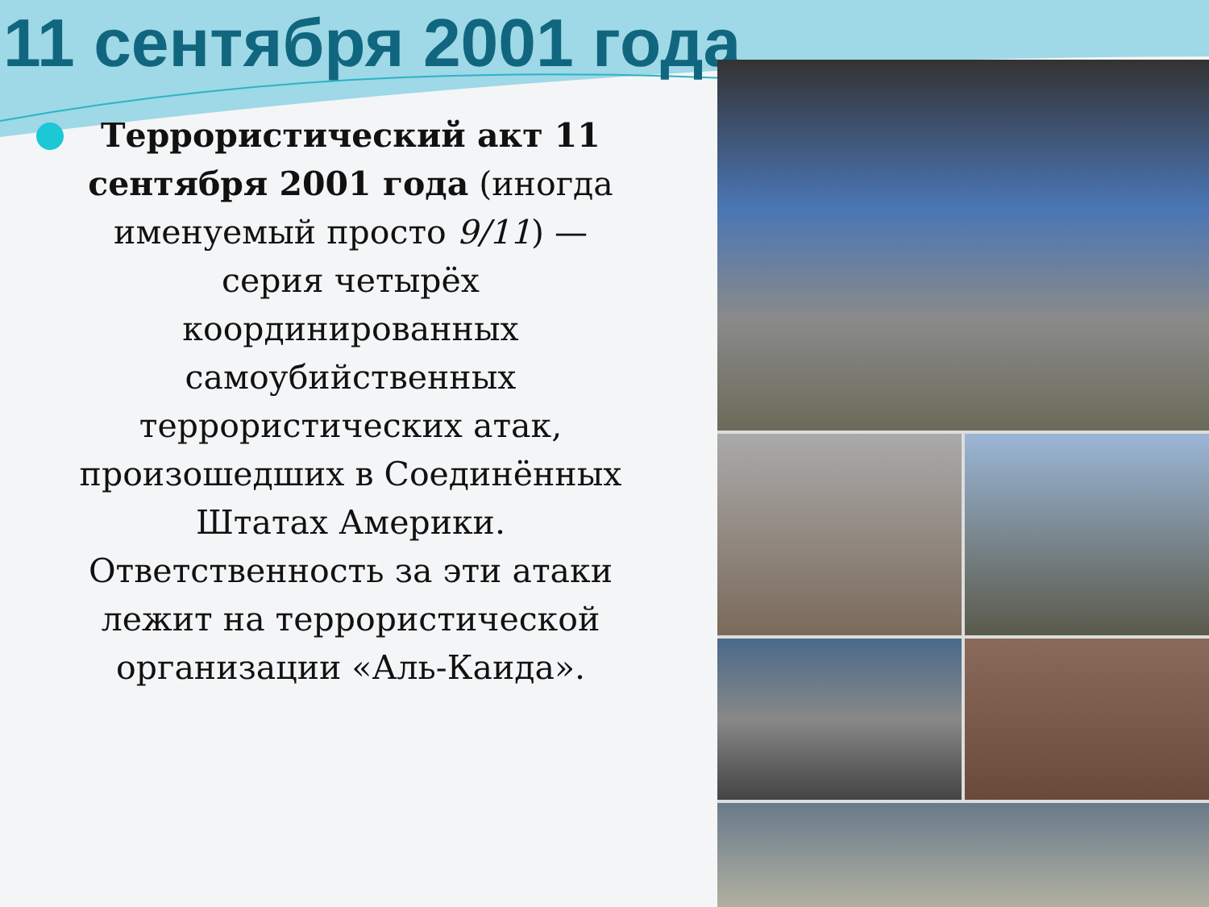11 сентября 2001 года
Террористический акт 11 сентября 2001 года (иногда именуемый просто 9/11) — серия четырёх координированных самоубийственных террористических атак, произошедших в Соединённых Штатах Америки. Ответственность за эти атаки лежит на террористической организации «Аль-Каида».